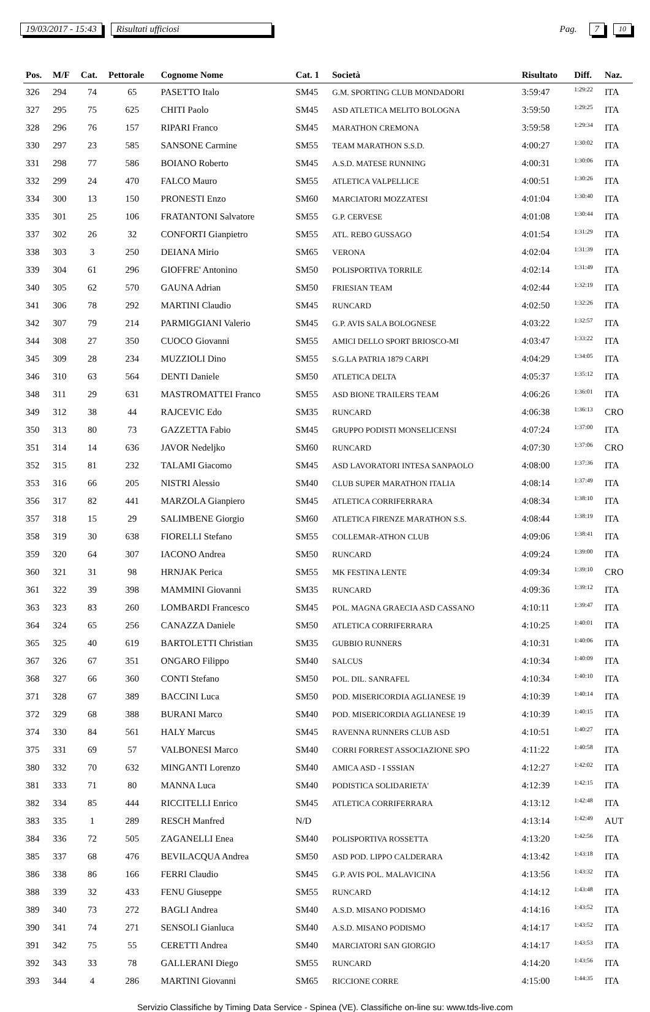19/03/2017 - 15:43 Risultati ufficiosi Pag. 7 10
| Pos. | M/F | Cat. | Pettorale | Cognome Nome | Cat. 1 | Società | Risultato | Diff. | Naz. |
| --- | --- | --- | --- | --- | --- | --- | --- | --- | --- |
| 326 | 294 | 74 | 65 | PASETTO Italo | SM45 | G.M. SPORTING CLUB MONDADORI | 3:59:47 | 1:29:22 | ITA |
| 327 | 295 | 75 | 625 | CHITI Paolo | SM45 | ASD ATLETICA MELITO BOLOGNA | 3:59:50 | 1:29:25 | ITA |
| 328 | 296 | 76 | 157 | RIPARI Franco | SM45 | MARATHON CREMONA | 3:59:58 | 1:29:34 | ITA |
| 330 | 297 | 23 | 585 | SANSONE Carmine | SM55 | TEAM MARATHON S.S.D. | 4:00:27 | 1:30:02 | ITA |
| 331 | 298 | 77 | 586 | BOIANO Roberto | SM45 | A.S.D. MATESE RUNNING | 4:00:31 | 1:30:06 | ITA |
| 332 | 299 | 24 | 470 | FALCO Mauro | SM55 | ATLETICA VALPELLICE | 4:00:51 | 1:30:26 | ITA |
| 334 | 300 | 13 | 150 | PRONESTI Enzo | SM60 | MARCIATORI MOZZATESI | 4:01:04 | 1:30:40 | ITA |
| 335 | 301 | 25 | 106 | FRATANTONI Salvatore | SM55 | G.P. CERVESE | 4:01:08 | 1:30:44 | ITA |
| 337 | 302 | 26 | 32 | CONFORTI Gianpietro | SM55 | ATL. REBO GUSSAGO | 4:01:54 | 1:31:29 | ITA |
| 338 | 303 | 3 | 250 | DEIANA Mirio | SM65 | VERONA | 4:02:04 | 1:31:39 | ITA |
| 339 | 304 | 61 | 296 | GIOFFRE' Antonino | SM50 | POLISPORTIVA TORRILE | 4:02:14 | 1:31:49 | ITA |
| 340 | 305 | 62 | 570 | GAUNA Adrian | SM50 | FRIESIAN TEAM | 4:02:44 | 1:32:19 | ITA |
| 341 | 306 | 78 | 292 | MARTINI Claudio | SM45 | RUNCARD | 4:02:50 | 1:32:26 | ITA |
| 342 | 307 | 79 | 214 | PARMIGGIANI Valerio | SM45 | G.P. AVIS SALA BOLOGNESE | 4:03:22 | 1:32:57 | ITA |
| 344 | 308 | 27 | 350 | CUOCO Giovanni | SM55 | AMICI DELLO SPORT BRIOSCO-MI | 4:03:47 | 1:33:22 | ITA |
| 345 | 309 | 28 | 234 | MUZZIOLI Dino | SM55 | S.G.LA PATRIA 1879 CARPI | 4:04:29 | 1:34:05 | ITA |
| 346 | 310 | 63 | 564 | DENTI Daniele | SM50 | ATLETICA DELTA | 4:05:37 | 1:35:12 | ITA |
| 348 | 311 | 29 | 631 | MASTROMATTEI Franco | SM55 | ASD BIONE TRAILERS TEAM | 4:06:26 | 1:36:01 | ITA |
| 349 | 312 | 38 | 44 | RAJCEVIC Edo | SM35 | RUNCARD | 4:06:38 | 1:36:13 | CRO |
| 350 | 313 | 80 | 73 | GAZZETTA Fabio | SM45 | GRUPPO PODISTI MONSELICENSI | 4:07:24 | 1:37:00 | ITA |
| 351 | 314 | 14 | 636 | JAVOR Nedeljko | SM60 | RUNCARD | 4:07:30 | 1:37:06 | CRO |
| 352 | 315 | 81 | 232 | TALAMI Giacomo | SM45 | ASD LAVORATORI INTESA SANPAOLO | 4:08:00 | 1:37:36 | ITA |
| 353 | 316 | 66 | 205 | NISTRI Alessio | SM40 | CLUB SUPER MARATHON ITALIA | 4:08:14 | 1:37:49 | ITA |
| 356 | 317 | 82 | 441 | MARZOLA Gianpiero | SM45 | ATLETICA CORRIFERRARA | 4:08:34 | 1:38:10 | ITA |
| 357 | 318 | 15 | 29 | SALIMBENE Giorgio | SM60 | ATLETICA FIRENZE MARATHON S.S. | 4:08:44 | 1:38:19 | ITA |
| 358 | 319 | 30 | 638 | FIORELLI Stefano | SM55 | COLLEMAR-ATHON CLUB | 4:09:06 | 1:38:41 | ITA |
| 359 | 320 | 64 | 307 | IACONO Andrea | SM50 | RUNCARD | 4:09:24 | 1:39:00 | ITA |
| 360 | 321 | 31 | 98 | HRNJAK Perica | SM55 | MK FESTINA LENTE | 4:09:34 | 1:39:10 | CRO |
| 361 | 322 | 39 | 398 | MAMMINI Giovanni | SM35 | RUNCARD | 4:09:36 | 1:39:12 | ITA |
| 363 | 323 | 83 | 260 | LOMBARDI Francesco | SM45 | POL. MAGNA GRAECIA ASD CASSANO | 4:10:11 | 1:39:47 | ITA |
| 364 | 324 | 65 | 256 | CANAZZA Daniele | SM50 | ATLETICA CORRIFERRARA | 4:10:25 | 1:40:01 | ITA |
| 365 | 325 | 40 | 619 | BARTOLETTI Christian | SM35 | GUBBIO RUNNERS | 4:10:31 | 1:40:06 | ITA |
| 367 | 326 | 67 | 351 | ONGARO Filippo | SM40 | SALCUS | 4:10:34 | 1:40:09 | ITA |
| 368 | 327 | 66 | 360 | CONTI Stefano | SM50 | POL. DIL. SANRAFEL | 4:10:34 | 1:40:10 | ITA |
| 371 | 328 | 67 | 389 | BACCINI Luca | SM50 | POD. MISERICORDIA AGLIANESE 19 | 4:10:39 | 1:40:14 | ITA |
| 372 | 329 | 68 | 388 | BURANI Marco | SM40 | POD. MISERICORDIA AGLIANESE 19 | 4:10:39 | 1:40:15 | ITA |
| 374 | 330 | 84 | 561 | HALY Marcus | SM45 | RAVENNA RUNNERS CLUB ASD | 4:10:51 | 1:40:27 | ITA |
| 375 | 331 | 69 | 57 | VALBONESI Marco | SM40 | CORRI FORREST ASSOCIAZIONE SPO | 4:11:22 | 1:40:58 | ITA |
| 380 | 332 | 70 | 632 | MINGANTI Lorenzo | SM40 | AMICA ASD - I SSSIAN | 4:12:27 | 1:42:02 | ITA |
| 381 | 333 | 71 | 80 | MANNA Luca | SM40 | PODISTICA SOLIDARIETA' | 4:12:39 | 1:42:15 | ITA |
| 382 | 334 | 85 | 444 | RICCITELLI Enrico | SM45 | ATLETICA CORRIFERRARA | 4:13:12 | 1:42:48 | ITA |
| 383 | 335 | 1 | 289 | RESCH Manfred | N/D | | 4:13:14 | 1:42:49 | AUT |
| 384 | 336 | 72 | 505 | ZAGANELLI Enea | SM40 | POLISPORTIVA ROSSETTA | 4:13:20 | 1:42:56 | ITA |
| 385 | 337 | 68 | 476 | BEVILACQUA Andrea | SM50 | ASD POD. LIPPO CALDERARA | 4:13:42 | 1:43:18 | ITA |
| 386 | 338 | 86 | 166 | FERRI Claudio | SM45 | G.P. AVIS POL. MALAVICINA | 4:13:56 | 1:43:32 | ITA |
| 388 | 339 | 32 | 433 | FENU Giuseppe | SM55 | RUNCARD | 4:14:12 | 1:43:48 | ITA |
| 389 | 340 | 73 | 272 | BAGLI Andrea | SM40 | A.S.D. MISANO PODISMO | 4:14:16 | 1:43:52 | ITA |
| 390 | 341 | 74 | 271 | SENSOLI Gianluca | SM40 | A.S.D. MISANO PODISMO | 4:14:17 | 1:43:52 | ITA |
| 391 | 342 | 75 | 55 | CERETTI Andrea | SM40 | MARCIATORI SAN GIORGIO | 4:14:17 | 1:43:53 | ITA |
| 392 | 343 | 33 | 78 | GALLERANI Diego | SM55 | RUNCARD | 4:14:20 | 1:43:56 | ITA |
| 393 | 344 | 4 | 286 | MARTINI Giovanni | SM65 | RICCIONE CORRE | 4:15:00 | 1:44:35 | ITA |
Servizio Classifiche by Timing Data Service - Spinea (VE). Classifiche on-line su: www.tds-live.com